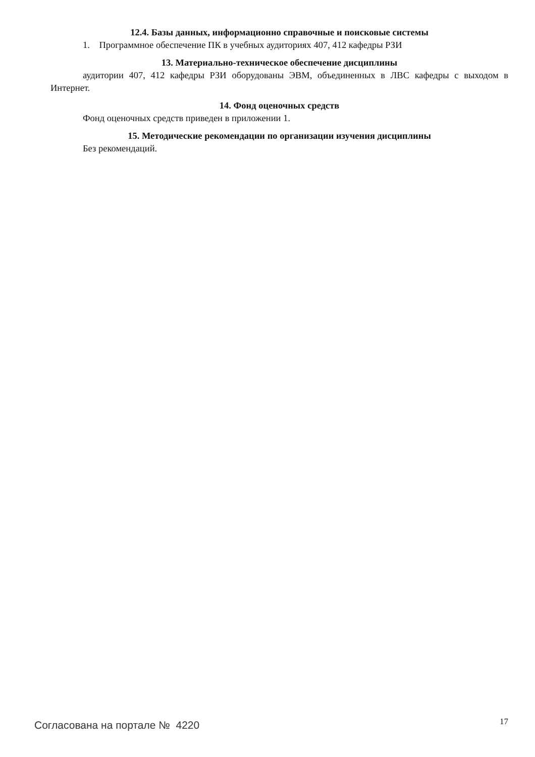12.4. Базы данных, информационно справочные и поисковые системы
1. Программное обеспечение ПК в учебных аудиториях 407, 412 кафедры РЗИ
13. Материально-техническое обеспечение дисциплины
аудитории 407, 412 кафедры РЗИ оборудованы ЭВМ, объединенных в ЛВС кафедры с выходом в Интернет.
14. Фонд оценочных средств
Фонд оценочных средств приведен в приложении 1.
15. Методические рекомендации по организации изучения дисциплины
Без рекомендаций.
Согласована на портале № 4220 17